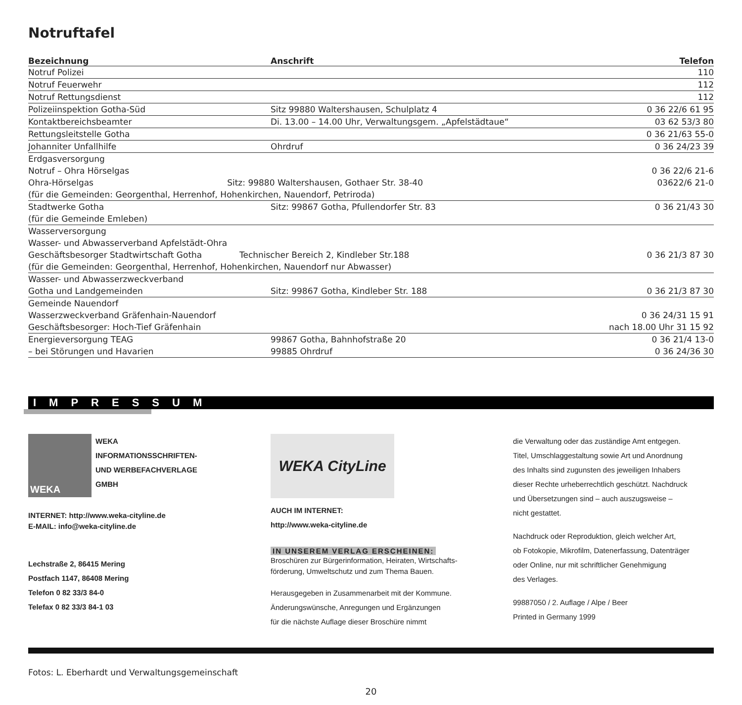Notruftafel
| Bezeichnung | Anschrift | Telefon |
| --- | --- | --- |
| Notruf Polizei | | 110 |
| Notruf Feuerwehr | | 112 |
| Notruf Rettungsdienst | | 112 |
| Polizeiinspektion Gotha-Süd | Sitz 99880 Waltershausen, Schulplatz 4 | 0 36 22/6 61 95 |
| Kontaktbereichsbeamter | Di. 13.00 – 14.00 Uhr, Verwaltungsgem. „Apfelstädtaue“ | 03 62 53/3 80 |
| Rettungsleitstelle Gotha | | 0 36 21/63 55-0 |
| Johanniter Unfallhilfe | Ohrdruf | 0 36 24/23 39 |
| Erdgasversorgung Notruf – Ohra Hörselgas Ohra-Hörselgas Sitz: 99880 Waltershausen, Gothaer Str. 38-40 (für die Gemeinden: Georgenthal, Herrenhof, Hohenkirchen, Nauendorf, Petriroda) | | 0 36 22/6 21-6 03622/6 21-0 |
| Stadtwerke Gotha (für die Gemeinde Emleben) | Sitz: 99867 Gotha, Pfullendorfer Str. 83 | 0 36 21/43 30 |
| Wasserversorgung Wasser- und Abwasserverband Apfelstädt-Ohra Geschäftsbesorger Stadtwirtschaft Gotha Technischer Bereich 2, Kindleber Str.188 (für die Gemeinden: Georgenthal, Herrenhof, Hohenkirchen, Nauendorf nur Abwasser) | | 0 36 21/3 87 30 |
| Wasser- und Abwasserzweckverband Gotha und Landgemeinden | Sitz: 99867 Gotha, Kindleber Str. 188 | 0 36 21/3 87 30 |
| Gemeinde Nauendorf Wasserzweckverband Gräfenhain-Nauendorf Geschäftsbesorger: Hoch-Tief Gräfenhain | | 0 36 24/31 15 91 nach 18.00 Uhr 31 15 92 |
| Energieversorgung TEAG – bei Störungen und Havarien | 99867 Gotha, Bahnhofstraße 20 99885 Ohrdruf | 0 36 21/4 13-0 0 36 24/36 30 |
IMPRESSUM
WEKA
WEKA
INFORMATIONSSCHRIFTEN-
UND WERBEFACHVERLAGE
GMBH
INTERNET: http://www.weka-cityline.de
E-MAIL: info@weka-cityline.de
Lechstraße 2, 86415 Mering
Postfach 1147, 86408 Mering
Telefon 0 82 33/3 84-0
Telefax 0 82 33/3 84-1 03
WEKA CityLine
AUCH IM INTERNET:
http://www.weka-cityline.de
IN UNSEREM VERLAG ERSCHEINEN:
Broschüren zur Bürgerinformation, Heiraten, Wirtschafts-
förderung, Umweltschutz und zum Thema Bauen.
Herausgegeben in Zusammenarbeit mit der Kommune.
Änderungswünsche, Anregungen und Ergänzungen
für die nächste Auflage dieser Broschüre nimmt
die Verwaltung oder das zuständige Amt entgegen.
Titel, Umschlaggestaltung sowie Art und Anordnung
des Inhalts sind zugunsten des jeweiligen Inhabers
dieser Rechte urheberrechtlich geschützt. Nachdruck
und Übersetzungen sind – auch auszugsweise –
nicht gestattet.
Nachdruck oder Reproduktion, gleich welcher Art,
ob Fotokopie, Mikrofilm, Datenerfassung, Datenträger
oder Online, nur mit schriftlicher Genehmigung
des Verlages.
99887050 / 2. Auflage / Alpe / Beer
Printed in Germany 1999
Fotos: L. Eberhardt und Verwaltungsgemeinschaft
20